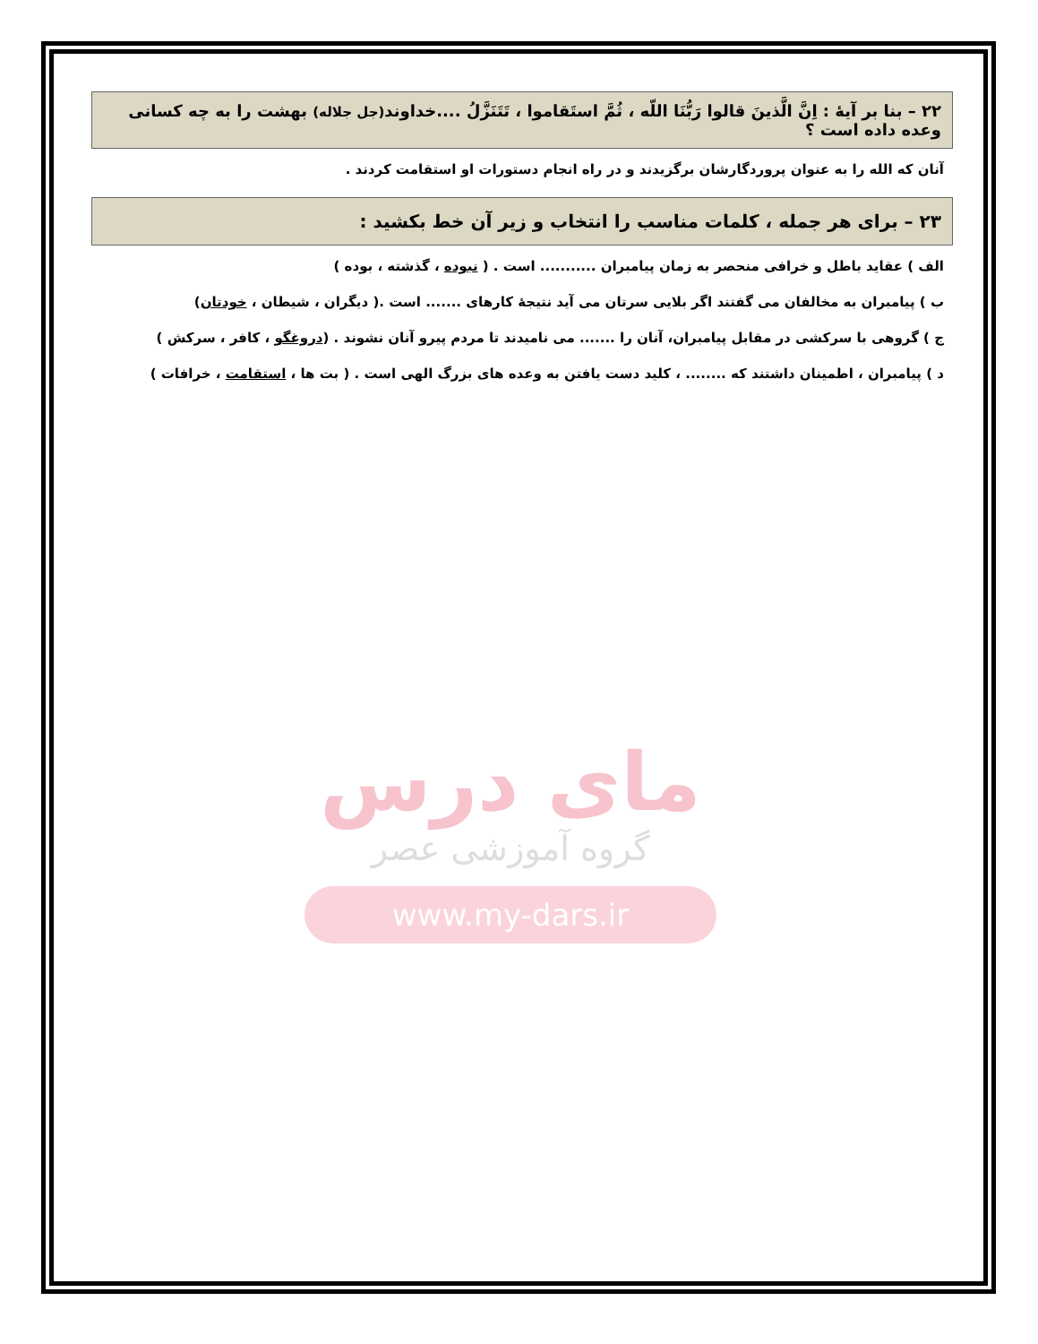۲۲ – بنا بر آیهٔ : اِنَّ الَّذینَ قالوا رَبُّنَا اللّه ، ثُمَّ استَقاموا ، تَتَنَزَّلُ ....خداوند(جل جلاله) بهشت را به چه کسانی وعده داده است ؟
آنان که الله را به عنوان پروردگارشان برگزیدند و در راه انجام دستورات او استقامت کردند .
۲۳ – برای هر جمله ، کلمات مناسب را انتخاب و زیر آن خط بکشید :
الف ) عقاید باطل و خرافی منحصر به زمان پیامبران ........... است . ( نبوده ، گذشته ، بوده )
ب ) پیامبران به مخالفان می گفتند اگر بلایی سرتان می آید نتیجهٔ کارهای ....... است .( دیگران ، شیطان ، خودتان)
ج ) گروهی با سرکشی در مقابل پیامبران، آنان را ....... می نامیدند تا مردم پیرو آنان نشوند . (دروغگو ، کافر ، سرکش )
د ) پیامبران ، اطمینان داشتند که ........ ، کلید دست یافتن به وعده های بزرگ الهی است . ( بت ها ، استقامت ، خرافات )
مای درس
گروه آموزشی عصر
www.my-dars.ir